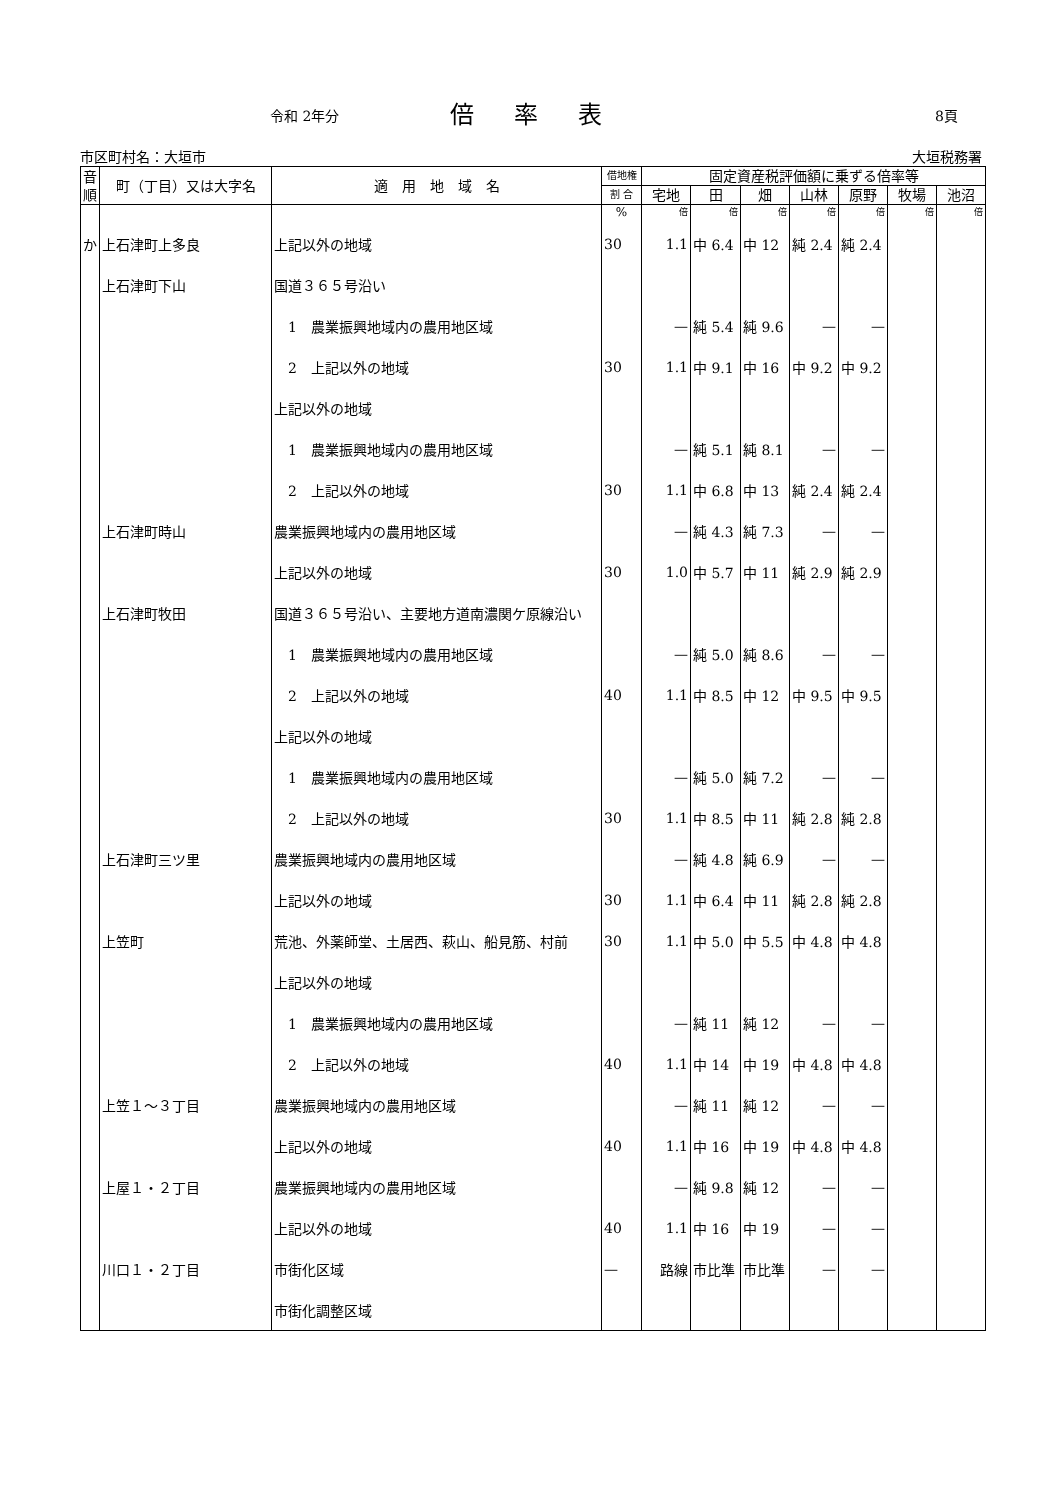令和 2年分 倍率表 8頁
市区町村名：大垣市 大垣税務署
| 音 順 | 町（丁目）又は大字名 | 適 用 地 域 名 | 借地権 | 固定資産税評価額に乗ずる倍率等 | | | | | | |
| --- | --- | --- | --- | --- | --- | --- | --- | --- | --- | --- |
| | | | 割 合 | 宅地 | 田 | 畑 | 山林 | 原野 | 牧場 | 池沼 |
| | | | % | 倍 | 倍 | 倍 | 倍 | 倍 | 倍 | 倍 |
| か | 上石津町上多良 | 上記以外の地域 | 30 | 1.1 | 中 6.4 | 中 12 | 純 2.4 | 純 2.4 | | |
| | 上石津町下山 | 国道３６５号沿い | | | | | | | | |
| | | 1 農業振興地域内の農用地区域 | | — | 純 5.4 | 純 9.6 | — | — | | |
| | | 2 上記以外の地域 | 30 | 1.1 | 中 9.1 | 中 16 | 中 9.2 | 中 9.2 | | |
| | | 上記以外の地域 | | | | | | | | |
| | | 1 農業振興地域内の農用地区域 | | — | 純 5.1 | 純 8.1 | — | — | | |
| | | 2 上記以外の地域 | 30 | 1.1 | 中 6.8 | 中 13 | 純 2.4 | 純 2.4 | | |
| | 上石津町時山 | 農業振興地域内の農用地区域 | | — | 純 4.3 | 純 7.3 | — | — | | |
| | | 上記以外の地域 | 30 | 1.0 | 中 5.7 | 中 11 | 純 2.9 | 純 2.9 | | |
| | 上石津町牧田 | 国道３６５号沿い、主要地方道南濃関ケ原線沿い | | | | | | | | |
| | | 1 農業振興地域内の農用地区域 | | — | 純 5.0 | 純 8.6 | — | — | | |
| | | 2 上記以外の地域 | 40 | 1.1 | 中 8.5 | 中 12 | 中 9.5 | 中 9.5 | | |
| | | 上記以外の地域 | | | | | | | | |
| | | 1 農業振興地域内の農用地区域 | | — | 純 5.0 | 純 7.2 | — | — | | |
| | | 2 上記以外の地域 | 30 | 1.1 | 中 8.5 | 中 11 | 純 2.8 | 純 2.8 | | |
| | 上石津町三ツ里 | 農業振興地域内の農用地区域 | | — | 純 4.8 | 純 6.9 | — | — | | |
| | | 上記以外の地域 | 30 | 1.1 | 中 6.4 | 中 11 | 純 2.8 | 純 2.8 | | |
| | 上笠町 | 荒池、外薬師堂、土居西、萩山、船見筋、村前 | 30 | 1.1 | 中 5.0 | 中 5.5 | 中 4.8 | 中 4.8 | | |
| | | 上記以外の地域 | | | | | | | | |
| | | 1 農業振興地域内の農用地区域 | | — | 純 11 | 純 12 | — | — | | |
| | | 2 上記以外の地域 | 40 | 1.1 | 中 14 | 中 19 | 中 4.8 | 中 4.8 | | |
| | 上笠１～３丁目 | 農業振興地域内の農用地区域 | | — | 純 11 | 純 12 | — | — | | |
| | | 上記以外の地域 | 40 | 1.1 | 中 16 | 中 19 | 中 4.8 | 中 4.8 | | |
| | 上屋１・２丁目 | 農業振興地域内の農用地区域 | | — | 純 9.8 | 純 12 | — | — | | |
| | | 上記以外の地域 | 40 | 1.1 | 中 16 | 中 19 | — | — | | |
| | 川口１・２丁目 | 市街化区域 | — | 路線 | 市比準 | 市比準 | — | — | | |
| | | 市街化調整区域 | | | | | | | | |